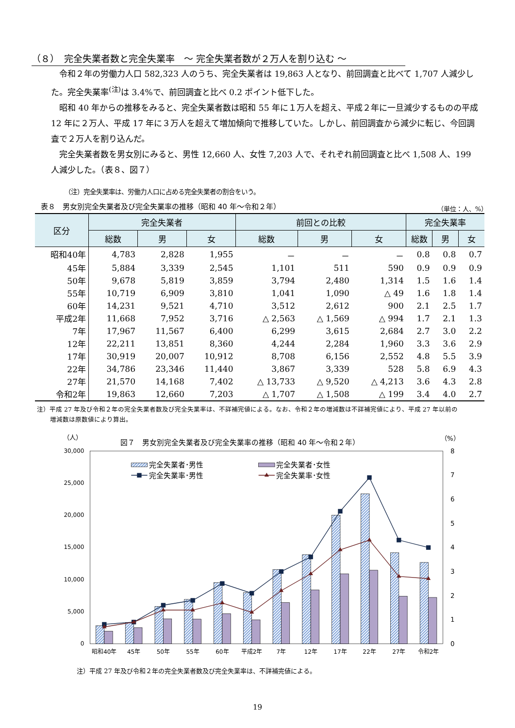（８）　完全失業者数と完全失業率　～ 完全失業者数が２万人を割り込む ～
令和２年の労働力人口 582,323 人のうち、完全失業者は 19,863 人となり、前回調査と比べて 1,707 人減少した。完全失業率<sup>(注)</sup>は 3.4%で、前回調査と比べ 0.2 ポイント低下した。
昭和 40 年からの推移をみると、完全失業者数は昭和 55 年に１万人を超え、平成２年に一旦減少するものの平成 12 年に２万人、平成 17 年に３万人を超えて増加傾向で推移していた。しかし、前回調査から減少に転じ、今回調査で２万人を割り込んだ。
完全失業者数を男女別にみると、男性 12,660 人、女性 7,203 人で、それぞれ前回調査と比べ 1,508 人、199 人減少した。（表８、図７）
（注）完全失業率は、労働力人口に占める完全失業者の割合をいう。
表８　男女別完全失業者及び完全失業率の推移（昭和 40 年～令和２年） （単位：人、%）
| 区分 | 完全失業者 | | | 前回との比較 | | | 完全失業率 | | |
| --- | --- | --- | --- | --- | --- | --- | --- | --- | --- |
| | 総数 | 男 | 女 | 総数 | 男 | 女 | 総数 | 男 | 女 |
| 昭和40年 | 4,783 | 2,828 | 1,955 | － | － | － | 0.8 | 0.8 | 0.7 |
| 45年 | 5,884 | 3,339 | 2,545 | 1,101 | 511 | 590 | 0.9 | 0.9 | 0.9 |
| 50年 | 9,678 | 5,819 | 3,859 | 3,794 | 2,480 | 1,314 | 1.5 | 1.6 | 1.4 |
| 55年 | 10,719 | 6,909 | 3,810 | 1,041 | 1,090 | △ 49 | 1.6 | 1.8 | 1.4 |
| 60年 | 14,231 | 9,521 | 4,710 | 3,512 | 2,612 | 900 | 2.1 | 2.5 | 1.7 |
| 平成2年 | 11,668 | 7,952 | 3,716 | △ 2,563 | △ 1,569 | △ 994 | 1.7 | 2.1 | 1.3 |
| 7年 | 17,967 | 11,567 | 6,400 | 6,299 | 3,615 | 2,684 | 2.7 | 3.0 | 2.2 |
| 12年 | 22,211 | 13,851 | 8,360 | 4,244 | 2,284 | 1,960 | 3.3 | 3.6 | 2.9 |
| 17年 | 30,919 | 20,007 | 10,912 | 8,708 | 6,156 | 2,552 | 4.8 | 5.5 | 3.9 |
| 22年 | 34,786 | 23,346 | 11,440 | 3,867 | 3,339 | 528 | 5.8 | 6.9 | 4.3 |
| 27年 | 21,570 | 14,168 | 7,402 | △ 13,733 | △ 9,520 | △ 4,213 | 3.6 | 4.3 | 2.8 |
| 令和2年 | 19,863 | 12,660 | 7,203 | △ 1,707 | △ 1,508 | △ 199 | 3.4 | 4.0 | 2.7 |
注）平成 27 年及び令和２年の完全失業者数及び完全失業率は、不詳補完値による。なお、令和２年の増減数は不詳補完値により、平成 27 年以前の
増減数は原数値により算出。
（人）
図７　男女別完全失業者及び完全失業率の推移（昭和 40 年～令和２年）
（%）
30,000
25,000
20,000
15,000
10,000
5,000
0
8
7
6
5
4
3
2
1
0
完全失業者･男性
完全失業者･女性
完全失業率･男性
完全失業率･女性
昭和40年
45年
50年
55年
60年
平成2年
7年
12年
17年
22年
27年
令和2年
注）平成 27 年及び令和２年の完全失業者数及び完全失業率は、不詳補完値による。
19